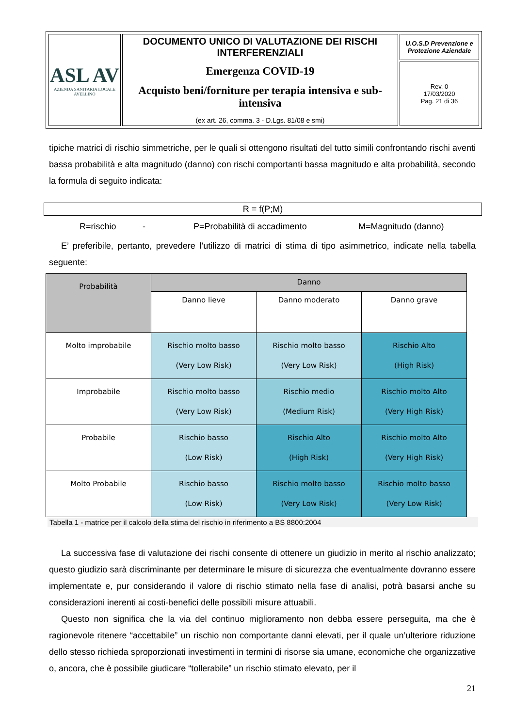| ASL AV AZIENDA SANITARIA LOCALE AVELLINO | DOCUMENTO UNICO DI VALUTAZIONE DEI RISCHI INTERFERENZIALI Emergenza COVID-19 Acquisto beni/forniture per terapia intensiva e sub-intensiva (ex art. 26, comma. 3 - D.Lgs. 81/08 e smi) | U.O.S.D Prevenzione e Protezione Aziendale |
| | | Rev. 0 17/03/2020 Pag. 21 di 36 |
tipiche matrici di rischio simmetriche, per le quali si ottengono risultati del tutto simili confrontando rischi aventi bassa probabilità e alta magnitudo (danno) con rischi comportanti bassa magnitudo e alta probabilità, secondo la formula di seguito indicata:
R = f(P;M)
R=rischio - P=Probabilità di accadimento M=Magnitudo (danno)
E’ preferibile, pertanto, prevedere l’utilizzo di matrici di stima di tipo asimmetrico, indicate nella tabella seguente:
| Probabilità | Danno | | |
| | Danno lieve | Danno moderato | Danno grave |
| Molto improbabile | Rischio molto basso (Very Low Risk) | Rischio molto basso (Very Low Risk) | Rischio Alto (High Risk) |
| Improbabile | Rischio molto basso (Very Low Risk) | Rischio medio (Medium Risk) | Rischio molto Alto (Very High Risk) |
| Probabile | Rischio basso (Low Risk) | Rischio Alto (High Risk) | Rischio molto Alto (Very High Risk) |
| Molto Probabile | Rischio basso (Low Risk) | Rischio molto basso (Very Low Risk) | Rischio molto basso (Very Low Risk) |
Tabella 1 - matrice per il calcolo della stima del rischio in riferimento a BS 8800:2004
La successiva fase di valutazione dei rischi consente di ottenere un giudizio in merito al rischio analizzato; questo giudizio sarà discriminante per determinare le misure di sicurezza che eventualmente dovranno essere implementate e, pur considerando il valore di rischio stimato nella fase di analisi, potrà basarsi anche su considerazioni inerenti ai costi-benefici delle possibili misure attuabili.
Questo non significa che la via del continuo miglioramento non debba essere perseguita, ma che è ragionevole ritenere “accettabile” un rischio non comportante danni elevati, per il quale un’ulteriore riduzione dello stesso richieda sproporzionati investimenti in termini di risorse sia umane, economiche che organizzative o, ancora, che è possibile giudicare “tollerabile” un rischio stimato elevato, per il
21